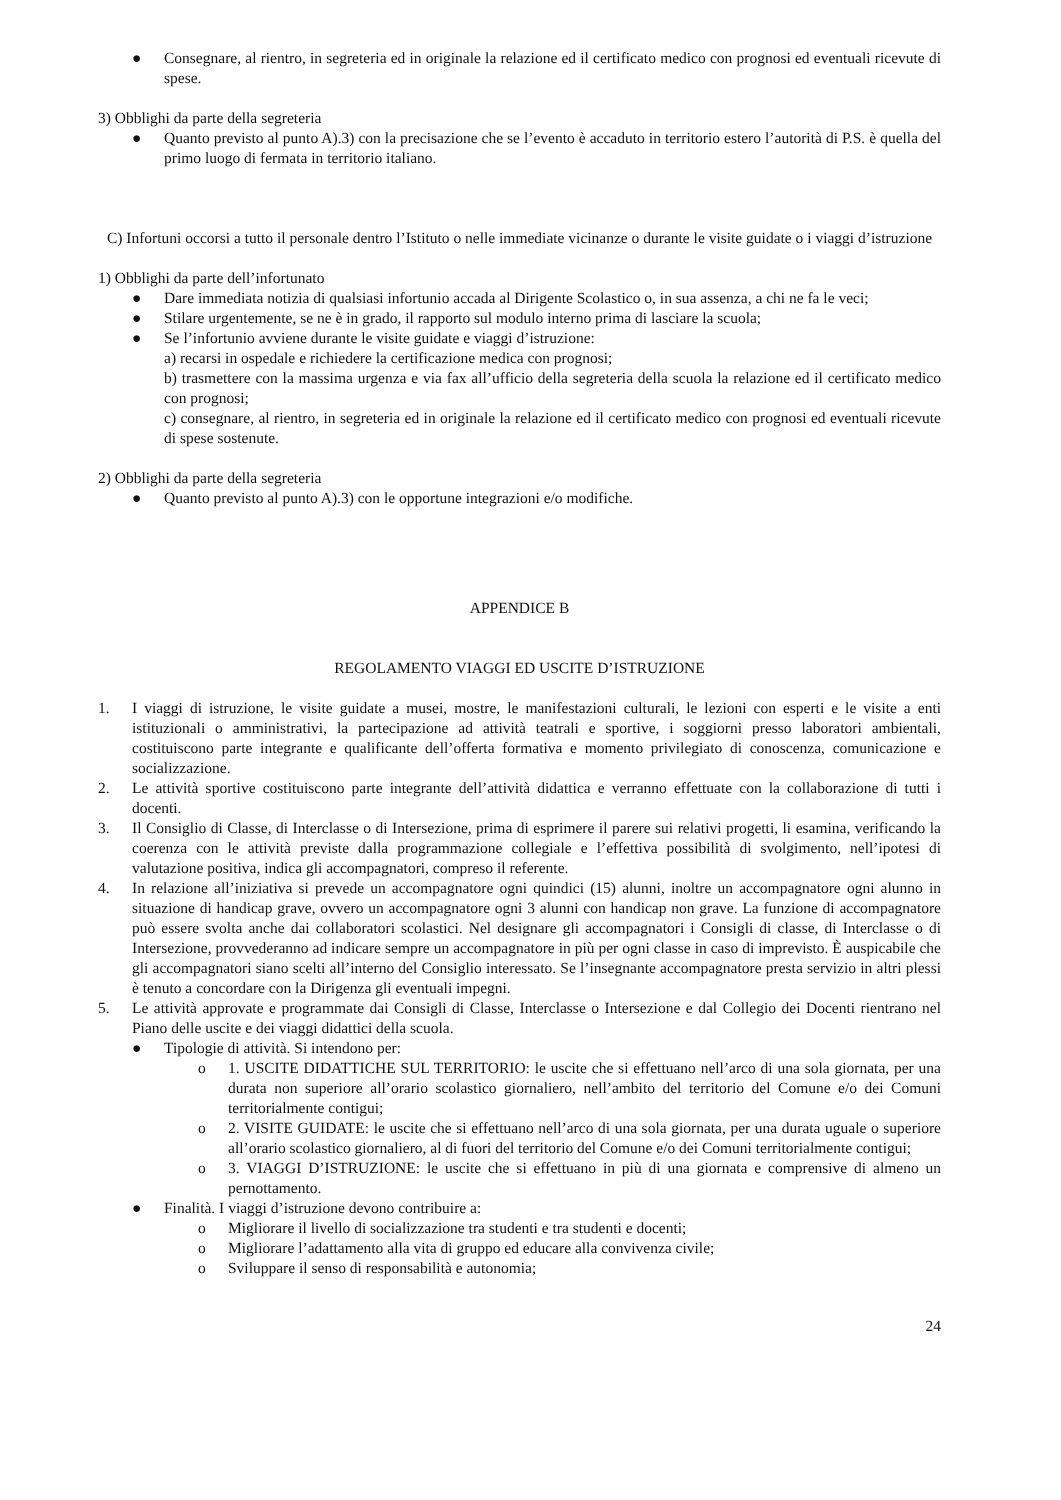● Consegnare, al rientro, in segreteria ed in originale la relazione ed il certificato medico con prognosi ed eventuali ricevute di spese.
3) Obblighi da parte della segreteria
● Quanto previsto al punto A).3) con la precisazione che se l’evento è accaduto in territorio estero l’autorità di P.S. è quella del primo luogo di fermata in territorio italiano.
C) Infortuni occorsi a tutto il personale dentro l’Istituto o nelle immediate vicinanze o durante le visite guidate o i viaggi d’istruzione
1) Obblighi da parte dell’infortunato
● Dare immediata notizia di qualsiasi infortunio accada al Dirigente Scolastico o, in sua assenza, a chi ne fa le veci;
● Stilare urgentemente, se ne è in grado, il rapporto sul modulo interno prima di lasciare la scuola;
● Se l’infortunio avviene durante le visite guidate e viaggi d’istruzione:
a) recarsi in ospedale e richiedere la certificazione medica con prognosi;
b) trasmettere con la massima urgenza e via fax all’ufficio della segreteria della scuola la relazione ed il certificato medico con prognosi;
c) consegnare, al rientro, in segreteria ed in originale la relazione ed il certificato medico con prognosi ed eventuali ricevute di spese sostenute.
2) Obblighi da parte della segreteria
● Quanto previsto al punto A).3) con le opportune integrazioni e/o modifiche.
APPENDICE B
REGOLAMENTO VIAGGI ED USCITE D’ISTRUZIONE
1. I viaggi di istruzione, le visite guidate a musei, mostre, le manifestazioni culturali, le lezioni con esperti e le visite a enti istituzionali o amministrativi, la partecipazione ad attività teatrali e sportive, i soggiorni presso laboratori ambientali, costituiscono parte integrante e qualificante dell’offerta formativa e momento privilegiato di conoscenza, comunicazione e socializzazione.
2. Le attività sportive costituiscono parte integrante dell’attività didattica e verranno effettuate con la collaborazione di tutti i docenti.
3. Il Consiglio di Classe, di Interclasse o di Intersezione, prima di esprimere il parere sui relativi progetti, li esamina, verificando la coerenza con le attività previste dalla programmazione collegiale e l’effettiva possibilità di svolgimento, nell’ipotesi di valutazione positiva, indica gli accompagnatori, compreso il referente.
4. In relazione all’iniziativa si prevede un accompagnatore ogni quindici (15) alunni, inoltre un accompagnatore ogni alunno in situazione di handicap grave, ovvero un accompagnatore ogni 3 alunni con handicap non grave. La funzione di accompagnatore può essere svolta anche dai collaboratori scolastici. Nel designare gli accompagnatori i Consigli di classe, di Interclasse o di Intersezione, provvederanno ad indicare sempre un accompagnatore in più per ogni classe in caso di imprevisto. È auspicabile che gli accompagnatori siano scelti all’interno del Consiglio interessato. Se l’insegnante accompagnatore presta servizio in altri plessi è tenuto a concordare con la Dirigenza gli eventuali impegni.
5. Le attività approvate e programmate dai Consigli di Classe, Interclasse o Intersezione e dal Collegio dei Docenti rientrano nel Piano delle uscite e dei viaggi didattici della scuola.
● Tipologie di attività. Si intendono per:
o 1. USCITE DIDATTICHE SUL TERRITORIO: le uscite che si effettuano nell’arco di una sola giornata, per una durata non superiore all’orario scolastico giornaliero, nell’ambito del territorio del Comune e/o dei Comuni territorialmente contigui;
o 2. VISITE GUIDATE: le uscite che si effettuano nell’arco di una sola giornata, per una durata uguale o superiore all’orario scolastico giornaliero, al di fuori del territorio del Comune e/o dei Comuni territorialmente contigui;
o 3. VIAGGI D’ISTRUZIONE: le uscite che si effettuano in più di una giornata e comprensive di almeno un pernottamento.
● Finalità. I viaggi d’istruzione devono contribuire a:
o Migliorare il livello di socializzazione tra studenti e tra studenti e docenti;
o Migliorare l’adattamento alla vita di gruppo ed educare alla convivenza civile;
o Sviluppare il senso di responsabilità e autonomia;
24